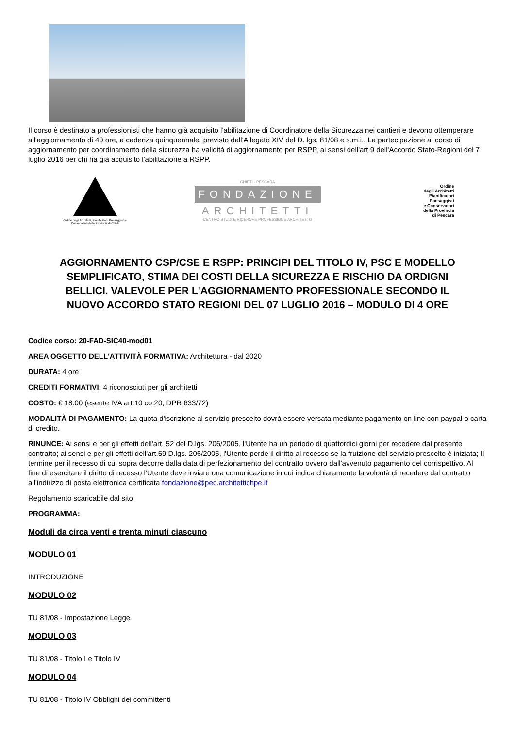Il corso è destinato a professionisti che hanno già acquisito l'abilitazione di Coordinatore della Sicurezza nei cantieri e devono ottemperare all'aggiornamento di 40 ore, a cadenza quinquennale, previsto dall'Allegato XIV del D. lgs. 81/08 e s.m.i.. La partecipazione al corso di aggiornamento per coordinamento della sicurezza ha validità di aggiornamento per RSPP, ai sensi dell'art 9 dell'Accordo Stato-Regioni del 7 luglio 2016 per chi ha già acquisito l'abilitazione a RSPP.
Ordine degli Architetti, Pianificatori, Paesaggisti e Conservatori della Provincia di Chieti
CHIETI - PESCARA
FONDAZIONE
ARCHITETTI
CENTRO STUDI E RICERCHE PROFESSIONE ARCHITETTO
Ordine
degli Architetti
Pianificatori
Paesaggisti
e Conservatori
della Provincia
di Pescara
AGGIORNAMENTO CSP/CSE E RSPP: PRINCIPI DEL TITOLO IV, PSC E MODELLO SEMPLIFICATO, STIMA DEI COSTI DELLA SICUREZZA E RISCHIO DA ORDIGNI BELLICI. VALEVOLE PER L'AGGIORNAMENTO PROFESSIONALE SECONDO IL NUOVO ACCORDO STATO REGIONI DEL 07 LUGLIO 2016 – MODULO DI 4 ORE
Codice corso: 20-FAD-SIC40-mod01
AREA OGGETTO DELL'ATTIVITÀ FORMATIVA: Architettura - dal 2020
DURATA: 4 ore
CREDITI FORMATIVI: 4 riconosciuti per gli architetti
COSTO: € 18.00 (esente IVA art.10 co.20, DPR 633/72)
MODALITÀ DI PAGAMENTO: La quota d'iscrizione al servizio prescelto dovrà essere versata mediante pagamento on line con paypal o carta di credito.
RINUNCE: Ai sensi e per gli effetti dell'art. 52 del D.lgs. 206/2005, l'Utente ha un periodo di quattordici giorni per recedere dal presente contratto; ai sensi e per gli effetti dell'art.59 D.lgs. 206/2005, l'Utente perde il diritto al recesso se la fruizione del servizio prescelto è iniziata; Il termine per il recesso di cui sopra decorre dalla data di perfezionamento del contratto ovvero dall'avvenuto pagamento del corrispettivo. Al fine di esercitare il diritto di recesso l'Utente deve inviare una comunicazione in cui indica chiaramente la volontà di recedere dal contratto all'indirizzo di posta elettronica certificata fondazione@pec.architettichpe.it
Regolamento scaricabile dal sito
PROGRAMMA:
Moduli da circa venti e trenta minuti ciascuno
MODULO 01
INTRODUZIONE
MODULO 02
TU 81/08 - Impostazione Legge
MODULO 03
TU 81/08 - Titolo I e Titolo IV
MODULO 04
TU 81/08 - Titolo IV Obblighi dei committenti